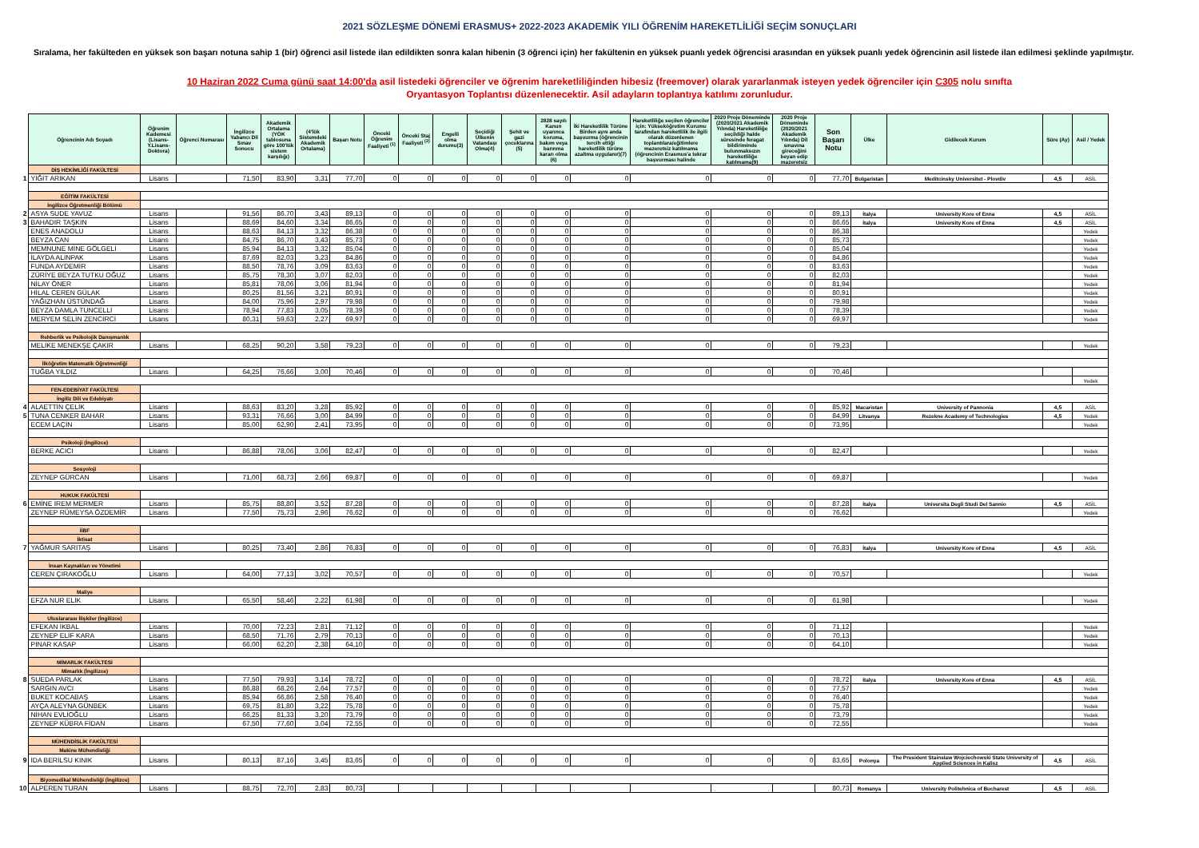2021 SÖZLEŞME DÖNEMİ ERASMUS+ 2022-2023 AKADEMİK YILI ÖĞRENİM HAREKETLİLİĞİ SEÇİM SONUÇLARI
Sıralama, her fakülteden en yüksek son başarı notuna sahip 1 (bir) öğrenci asil listede ilan edildikten sonra kalan hibenin (3 öğrenci için) her fakültenin en yüksek puanlı yedek öğrencisi arasından en yüksek puanlı yedek öğrencinin asil listede ilan edilmesi şeklinde yapılmıştır.
10 Haziran 2022 Cuma günü saat 14:00'da asil listedeki öğrenciler ve öğrenim hareketliliğinden hibesiz (freemover) olarak yararlanmak isteyen yedek öğrenciler için C305 nolu sınıfta
Oryantasyon Toplantısı düzenlenecektir. Asil adayların toplantıya katılımı zorunludur.
| | Öğrencinin Adı Soyadı | Öğrenim Kademesi (Lisans-Y.Lisans-Doktora) | Öğrenci Numarası | İngilizce Yabancı Dil Sınav Sonucu | Akademik Ortalama (YÖK tablosuna göre 100'lük sistem karşılığı) | (4'lük Sistemdeki Akademik Ortalama) | Başarı Notu | Önceki Öğrenim Faaliyeti <sup>(1)</sup> | Önceki Staj Faaliyeti <sup>(2)</sup> | Engelli olma durumu(3) | Seçidiği Ülkenin Vatandaşı Olma(4) | Şehit ve gazi çocuklarına (5) | 2828 sayılı Kanun uyarınca koruma, bakım veya barınma kararı olma (6) | İki Hareketlilik Türüne Birden aynı anda başvurma (öğrencinin tercih ettiği hareketlilik türüne azaltma uygulanır)(7) | Hareketliliğe seçilen öğrenciler için: Yükseköğretim Kurumu tarafından hareketlilik ile ilgili olarak düzenlenen toplantılara/eğitimlere mazeretsiz katılmama (öğrencinin Erasmus'a tekrar başvurması halinde | 2020 Proje Döneminde (2020/2021 Akademik Yılında) Hareketliliğe seçildiği halde süresinde feragat bildiriminde bulunmaksızın hareketliliğe katılmama(9) | 2020 Proje Döneminde (2020/2021 Akademik Yılında) Dil sınavına gireceğini beyan edip mazeretsiz | Son Başarı Notu | Ülke | Gidilecek Kurum | Süre (Ay) | Asil / Yedek |
| | DİŞ HEKİMLİĞİ FAKÜLTESİ | | | | | | | | | | | | | | | | | | | | | |
| 1 | YİĞİT ARIKAN | Lisans | | 71,50 | 83,90 | 3,31 | 77,70 | 0 | 0 | 0 | 0 | 0 | 0 | 0 | 0 | 0 | 0 | 77,70 | Bulgaristan | Meditcinsky Universitet - Plovdiv | 4,5 | ASİL |
| | EĞİTİM FAKÜLTESİ | | | | | | | | | | | | | | | | | | | | | |
| | İngilizce Öğretmenliği Bölümü | | | | | | | | | | | | | | | | | | | | | |
| 2 | ASYA SUDE YAVUZ | Lisans | | 91,56 | 86,70 | 3,43 | 89,13 | 0 | 0 | 0 | 0 | 0 | 0 | 0 | 0 | 0 | 0 | 89,13 | İtalya | University Kore of Enna | 4,5 | ASİL |
| 3 | BAHADIR TAŞKIN | Lisans | | 88,69 | 84,60 | 3,34 | 86,65 | 0 | 0 | 0 | 0 | 0 | 0 | 0 | 0 | 0 | 0 | 86,65 | İtalya | University Kore of Enna | 4,5 | ASİL |
| | ENES ANADOLU | Lisans | | 88,63 | 84,13 | 3,32 | 86,38 | 0 | 0 | 0 | 0 | 0 | 0 | 0 | 0 | 0 | 0 | 86,38 | | | | Yedek |
| | BEYZA CAN | Lisans | | 84,75 | 86,70 | 3,43 | 85,73 | 0 | 0 | 0 | 0 | 0 | 0 | 0 | 0 | 0 | 0 | 85,73 | | | | Yedek |
| | MEMNUNE MİNE GÖLGELİ | Lisans | | 85,94 | 84,13 | 3,32 | 85,04 | 0 | 0 | 0 | 0 | 0 | 0 | 0 | 0 | 0 | 0 | 85,04 | | | | Yedek |
| | İLAYDA ALINPAK | Lisans | | 87,69 | 82,03 | 3,23 | 84,86 | 0 | 0 | 0 | 0 | 0 | 0 | 0 | 0 | 0 | 0 | 84,86 | | | | Yedek |
| | FUNDA AYDEMİR | Lisans | | 88,50 | 78,76 | 3,09 | 83,63 | 0 | 0 | 0 | 0 | 0 | 0 | 0 | 0 | 0 | 0 | 83,63 | | | | Yedek |
| | ZÜRİYE BEYZA TUTKU OĞUZ | Lisans | | 85,75 | 78,30 | 3,07 | 82,03 | 0 | 0 | 0 | 0 | 0 | 0 | 0 | 0 | 0 | 0 | 82,03 | | | | Yedek |
| | NİLAY ÖNER | Lisans | | 85,81 | 78,06 | 3,06 | 81,94 | 0 | 0 | 0 | 0 | 0 | 0 | 0 | 0 | 0 | 0 | 81,94 | | | | Yedek |
| | HİLAL CEREN GÜLAK | Lisans | | 80,25 | 81,56 | 3,21 | 80,91 | 0 | 0 | 0 | 0 | 0 | 0 | 0 | 0 | 0 | 0 | 80,91 | | | | Yedek |
| | YAĞIZHAN ÜSTÜNDAĞ | Lisans | | 84,00 | 75,96 | 2,97 | 79,98 | 0 | 0 | 0 | 0 | 0 | 0 | 0 | 0 | 0 | 0 | 79,98 | | | | Yedek |
| | BEYZA DAMLA TUNCELLİ | Lisans | | 78,94 | 77,83 | 3,05 | 78,39 | 0 | 0 | 0 | 0 | 0 | 0 | 0 | 0 | 0 | 0 | 78,39 | | | | Yedek |
| | MERYEM SELİN ZENCİRCİ | Lisans | | 80,31 | 59,63 | 2,27 | 69,97 | 0 | 0 | 0 | 0 | 0 | 0 | 0 | 0 | 0 | 0 | 69,97 | | | | Yedek |
| | Rehberlik ve Psikolojik Danışmanlık | | | | | | | | | | | | | | | | | | | | | |
| | MELİKE MENEKŞE ÇAKIR | Lisans | | 68,25 | 90,20 | 3,58 | 79,23 | 0 | 0 | 0 | 0 | 0 | 0 | 0 | 0 | 0 | 0 | 79,23 | | | | Yedek |
| | İlköğretim Matematik Öğretmenliği | | | | | | | | | | | | | | | | | | | | | |
| | TUĞBA YILDIZ | Lisans | | 64,25 | 76,66 | 3,00 | 70,46 | 0 | 0 | 0 | 0 | 0 | 0 | 0 | 0 | 0 | 0 | 70,46 | | | | |
| | | | | | | | | | | | | | | | | | | | | | | Yedek |
| | FEN-EDEBİYAT FAKÜLTESİ | | | | | | | | | | | | | | | | | | | | | |
| | İngiliz Dili ve Edebiyatı | | | | | | | | | | | | | | | | | | | | | |
| 4 | ALAETTİN ÇELİK | Lisans | | 88,63 | 83,20 | 3,28 | 85,92 | 0 | 0 | 0 | 0 | 0 | 0 | 0 | 0 | 0 | 0 | 85,92 | Macaristan | University of Pannonia | 4,5 | ASİL |
| 5 | TUNA CENKER BAHAR | Lisans | | 93,31 | 76,66 | 3,00 | 84,99 | 0 | 0 | 0 | 0 | 0 | 0 | 0 | 0 | 0 | 0 | 84,99 | Litvanya | Rezekne Academy of Technologies | 4,5 | Yedek |
| | ECEM LAÇİN | Lisans | | 85,00 | 62,90 | 2,41 | 73,95 | 0 | 0 | 0 | 0 | 0 | 0 | 0 | 0 | 0 | 0 | 73,95 | | | | Yedek |
| | Psikoloji (İngilizce) | | | | | | | | | | | | | | | | | | | | | |
| | BERKE ACICI | Lisans | | 86,88 | 78,06 | 3,06 | 82,47 | 0 | 0 | 0 | 0 | 0 | 0 | 0 | 0 | 0 | 0 | 82,47 | | | | Yedek |
| | Sosyoloji | | | | | | | | | | | | | | | | | | | | | |
| | ZEYNEP GÜRCAN | Lisans | | 71,00 | 68,73 | 2,66 | 69,87 | 0 | 0 | 0 | 0 | 0 | 0 | 0 | 0 | 0 | 0 | 69,87 | | | | Yedek |
| | HUKUK FAKÜLTESİ | | | | | | | | | | | | | | | | | | | | | |
| 6 | EMİNE İREM MERMER | Lisans | | 85,75 | 88,80 | 3,52 | 87,28 | 0 | 0 | 0 | 0 | 0 | 0 | 0 | 0 | 0 | 0 | 87,28 | İtalya | Universita Degli Studi Del Sannio | 4,5 | ASİL |
| | ZEYNEP RÜMEYSA ÖZDEMİR | Lisans | | 77,50 | 75,73 | 2,96 | 76,62 | 0 | 0 | 0 | 0 | 0 | 0 | 0 | 0 | 0 | 0 | 76,62 | | | | Yedek |
| | İİBF | | | | | | | | | | | | | | | | | | | | | |
| | İktisat | | | | | | | | | | | | | | | | | | | | | |
| 7 | YAĞMUR SARITAŞ | Lisans | | 80,25 | 73,40 | 2,86 | 76,83 | 0 | 0 | 0 | 0 | 0 | 0 | 0 | 0 | 0 | 0 | 76,83 | İtalya | University Kore of Enna | 4,5 | ASİL |
| | İnsan Kaynakları ve Yönetimi | | | | | | | | | | | | | | | | | | | | | |
| | CEREN ÇIRAKOĞLU | Lisans | | 64,00 | 77,13 | 3,02 | 70,57 | 0 | 0 | 0 | 0 | 0 | 0 | 0 | 0 | 0 | 0 | 70,57 | | | | Yedek |
| | Maliye | | | | | | | | | | | | | | | | | | | | | |
| | EFZA NUR ELİK | Lisans | | 65,50 | 58,46 | 2,22 | 61,98 | 0 | 0 | 0 | 0 | 0 | 0 | 0 | 0 | 0 | 0 | 61,98 | | | | Yedek |
| | Uluslararası İlişkiler (İngilizce) | | | | | | | | | | | | | | | | | | | | | |
| | EFEKAN İKBAL | Lisans | | 70,00 | 72,23 | 2,81 | 71,12 | 0 | 0 | 0 | 0 | 0 | 0 | 0 | 0 | 0 | 0 | 71,12 | | | | Yedek |
| | ZEYNEP ELİF KARA | Lisans | | 68,50 | 71,76 | 2,79 | 70,13 | 0 | 0 | 0 | 0 | 0 | 0 | 0 | 0 | 0 | 0 | 70,13 | | | | Yedek |
| | PINAR KASAP | Lisans | | 66,00 | 62,20 | 2,38 | 64,10 | 0 | 0 | 0 | 0 | 0 | 0 | 0 | 0 | 0 | 0 | 64,10 | | | | Yedek |
| | MİMARLIK FAKÜLTESİ | | | | | | | | | | | | | | | | | | | | | |
| | Mimarlık (İngilizce) | | | | | | | | | | | | | | | | | | | | | |
| 8 | SUEDA PARLAK | Lisans | | 77,50 | 79,93 | 3,14 | 78,72 | 0 | 0 | 0 | 0 | 0 | 0 | 0 | 0 | 0 | 0 | 78,72 | İtalya | University Kore of Enna | 4,5 | ASİL |
| | SARGIN AVCI | Lisans | | 86,88 | 68,26 | 2,64 | 77,57 | 0 | 0 | 0 | 0 | 0 | 0 | 0 | 0 | 0 | 0 | 77,57 | | | | Yedek |
| | BUKET KOCABAŞ | Lisans | | 85,94 | 66,86 | 2,58 | 76,40 | 0 | 0 | 0 | 0 | 0 | 0 | 0 | 0 | 0 | 0 | 76,40 | | | | Yedek |
| | AYÇA ALEYNA GÜNBEK | Lisans | | 69,75 | 81,80 | 3,22 | 75,78 | 0 | 0 | 0 | 0 | 0 | 0 | 0 | 0 | 0 | 0 | 75,78 | | | | Yedek |
| | NİHAN EVLİOĞLU | Lisans | | 66,25 | 81,33 | 3,20 | 73,79 | 0 | 0 | 0 | 0 | 0 | 0 | 0 | 0 | 0 | 0 | 73,79 | | | | Yedek |
| | ZEYNEP KÜBRA FİDAN | Lisans | | 67,50 | 77,60 | 3,04 | 72,55 | 0 | 0 | 0 | 0 | 0 | 0 | 0 | 0 | 0 | 0 | 72,55 | | | | Yedek |
| | MÜHENDİSLİK FAKÜLTESİ | | | | | | | | | | | | | | | | | | | | | |
| | Makine Mühendisliği | | | | | | | | | | | | | | | | | | | | | |
| 9 | İDA BERİLSU KINIK | Lisans | | 80,13 | 87,16 | 3,45 | 83,65 | 0 | 0 | 0 | 0 | 0 | 0 | 0 | 0 | 0 | 0 | 83,65 | Polonya | The President Stainslaw Wojciechowski State University of Applied Sciences in Kalisz | 4,5 | ASİL |
| | Biyomedikal Mühendisliği (İngilizce) | | | | | | | | | | | | | | | | | | | | | |
| 10 | ALPEREN TURAN | Lisans | | 88,75 | 72,70 | 2,83 | 80,73 | | | | | | | | | | | 80,73 | Romanya | University Politehnica of Bucharest | 4,5 | ASİL |